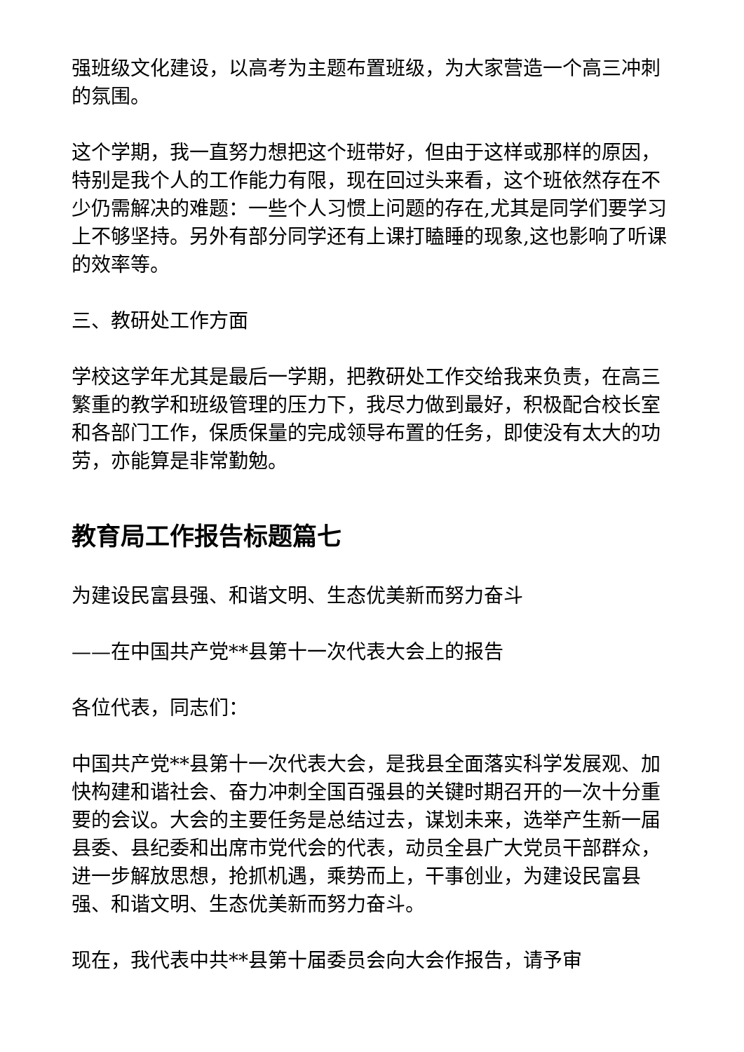强班级文化建设，以高考为主题布置班级，为大家营造一个高三冲刺的氛围。
这个学期，我一直努力想把这个班带好，但由于这样或那样的原因，特别是我个人的工作能力有限，现在回过头来看，这个班依然存在不少仍需解决的难题：一些个人习惯上问题的存在,尤其是同学们要学习上不够坚持。另外有部分同学还有上课打瞌睡的现象,这也影响了听课的效率等。
三、教研处工作方面
学校这学年尤其是最后一学期，把教研处工作交给我来负责，在高三繁重的教学和班级管理的压力下，我尽力做到最好，积极配合校长室和各部门工作，保质保量的完成领导布置的任务，即使没有太大的功劳，亦能算是非常勤勉。
教育局工作报告标题篇七
为建设民富县强、和谐文明、生态优美新而努力奋斗
——在中国共产党**县第十一次代表大会上的报告
各位代表，同志们：
中国共产党**县第十一次代表大会，是我县全面落实科学发展观、加快构建和谐社会、奋力冲刺全国百强县的关键时期召开的一次十分重要的会议。大会的主要任务是总结过去，谋划未来，选举产生新一届县委、县纪委和出席市党代会的代表，动员全县广大党员干部群众，进一步解放思想，抢抓机遇，乘势而上，干事创业，为建设民富县强、和谐文明、生态优美新而努力奋斗。
现在，我代表中共**县第十届委员会向大会作报告，请予审